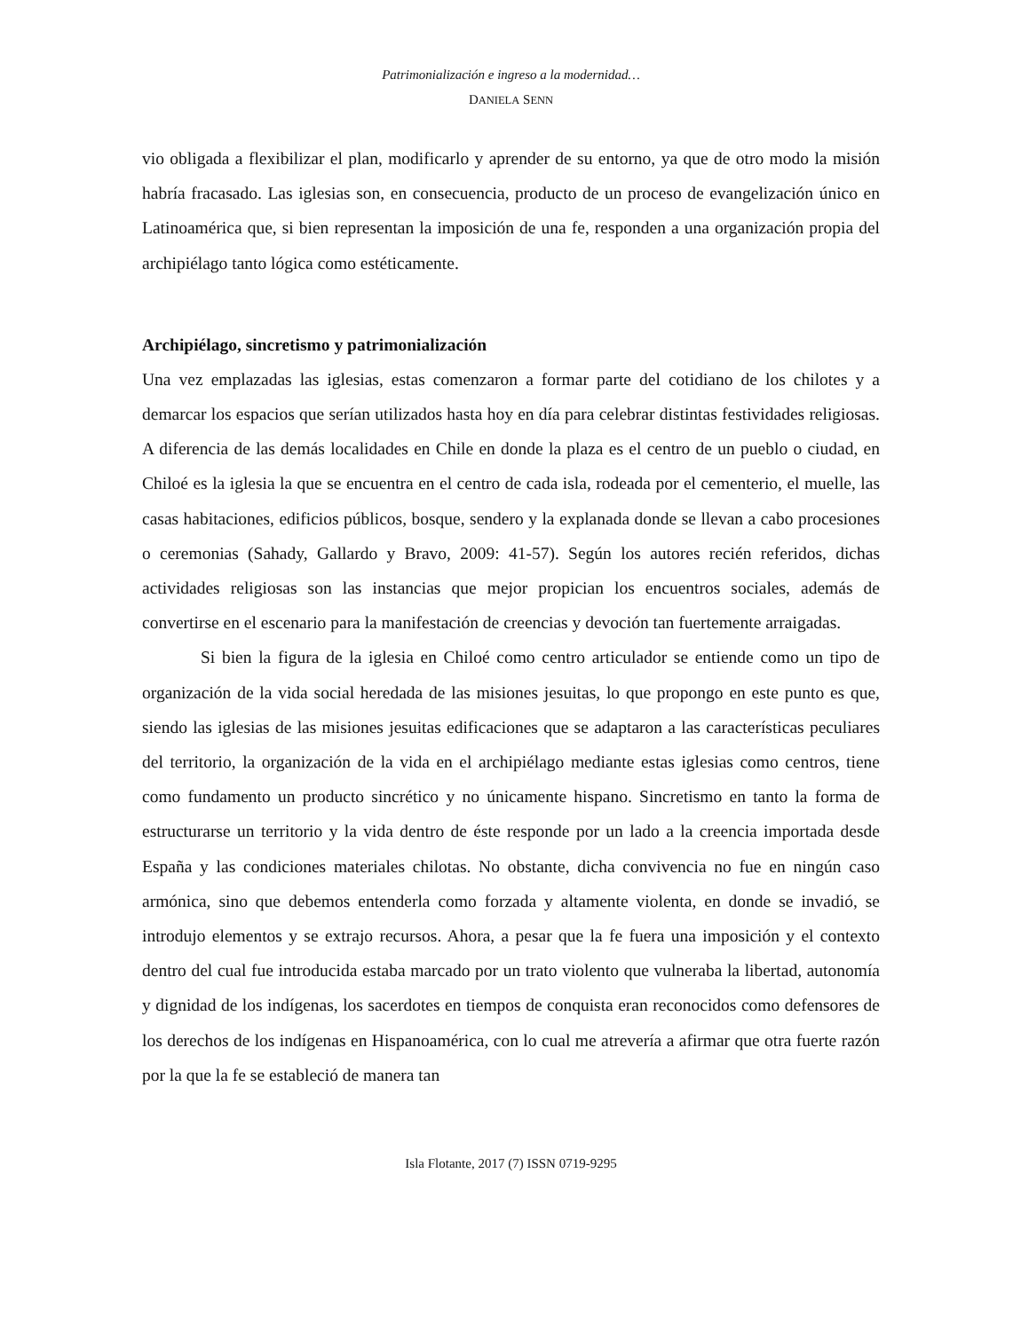Patrimonialización e ingreso a la modernidad…
DANIELA SENN
vio obligada a flexibilizar el plan, modificarlo y aprender de su entorno, ya que de otro modo la misión habría fracasado. Las iglesias son, en consecuencia, producto de un proceso de evangelización único en Latinoamérica que, si bien representan la imposición de una fe, responden a una organización propia del archipiélago tanto lógica como estéticamente.
Archipiélago, sincretismo y patrimonialización
Una vez emplazadas las iglesias, estas comenzaron a formar parte del cotidiano de los chilotes y a demarcar los espacios que serían utilizados hasta hoy en día para celebrar distintas festividades religiosas. A diferencia de las demás localidades en Chile en donde la plaza es el centro de un pueblo o ciudad, en Chiloé es la iglesia la que se encuentra en el centro de cada isla, rodeada por el cementerio, el muelle, las casas habitaciones, edificios públicos, bosque, sendero y la explanada donde se llevan a cabo procesiones o ceremonias (Sahady, Gallardo y Bravo, 2009: 41-57). Según los autores recién referidos, dichas actividades religiosas son las instancias que mejor propician los encuentros sociales, además de convertirse en el escenario para la manifestación de creencias y devoción tan fuertemente arraigadas.
Si bien la figura de la iglesia en Chiloé como centro articulador se entiende como un tipo de organización de la vida social heredada de las misiones jesuitas, lo que propongo en este punto es que, siendo las iglesias de las misiones jesuitas edificaciones que se adaptaron a las características peculiares del territorio, la organización de la vida en el archipiélago mediante estas iglesias como centros, tiene como fundamento un producto sincrético y no únicamente hispano. Sincretismo en tanto la forma de estructurarse un territorio y la vida dentro de éste responde por un lado a la creencia importada desde España y las condiciones materiales chilotas. No obstante, dicha convivencia no fue en ningún caso armónica, sino que debemos entenderla como forzada y altamente violenta, en donde se invadió, se introdujo elementos y se extrajo recursos. Ahora, a pesar que la fe fuera una imposición y el contexto dentro del cual fue introducida estaba marcado por un trato violento que vulneraba la libertad, autonomía y dignidad de los indígenas, los sacerdotes en tiempos de conquista eran reconocidos como defensores de los derechos de los indígenas en Hispanoamérica, con lo cual me atrevería a afirmar que otra fuerte razón por la que la fe se estableció de manera tan
Isla Flotante, 2017 (7) ISSN 0719-9295